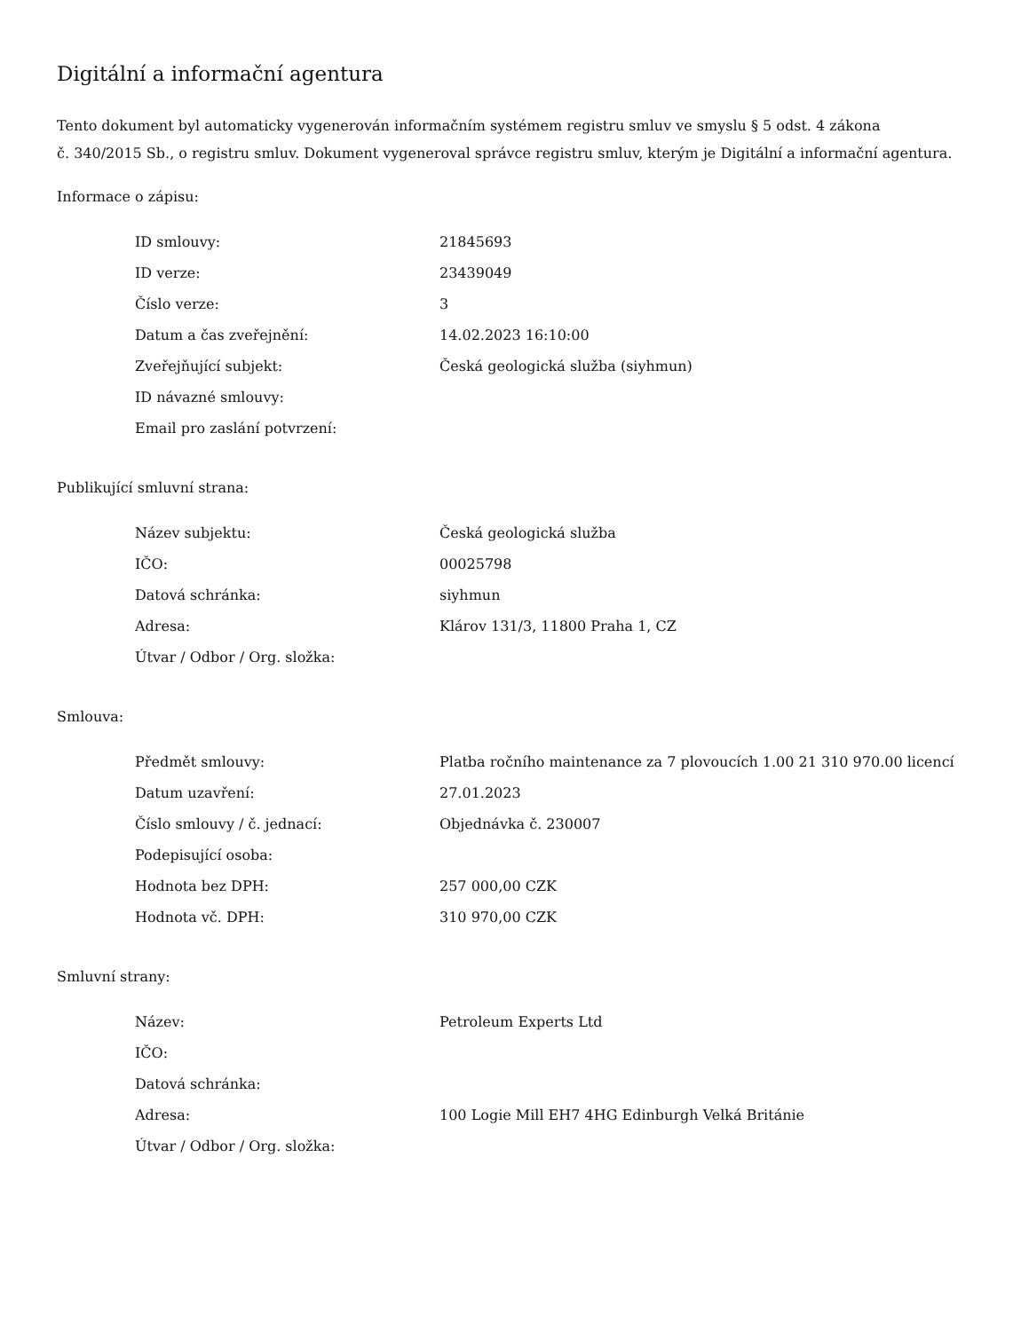Digitální a informační agentura
Tento dokument byl automaticky vygenerován informačním systémem registru smluv ve smyslu § 5 odst. 4 zákona
č. 340/2015 Sb., o registru smluv. Dokument vygeneroval správce registru smluv, kterým je Digitální a informační agentura.
Informace o zápisu:
| ID smlouvy: | 21845693 |
| ID verze: | 23439049 |
| Číslo verze: | 3 |
| Datum a čas zveřejnění: | 14.02.2023 16:10:00 |
| Zveřejňující subjekt: | Česká geologická služba (siyhmun) |
| ID návazné smlouvy: | |
| Email pro zaslání potvrzení: | |
Publikující smluvní strana:
| Název subjektu: | Česká geologická služba |
| IČO: | 00025798 |
| Datová schránka: | siyhmun |
| Adresa: | Klárov 131/3, 11800 Praha 1, CZ |
| Útvar / Odbor / Org. složka: | |
Smlouva:
| Předmět smlouvy: | Platba ročního maintenance za 7 plovoucích 1.00 21 310 970.00 licencí |
| Datum uzavření: | 27.01.2023 |
| Číslo smlouvy / č. jednací: | Objednávka č. 230007 |
| Podepisující osoba: | |
| Hodnota bez DPH: | 257 000,00 CZK |
| Hodnota vč. DPH: | 310 970,00 CZK |
Smluvní strany:
| Název: | Petroleum Experts Ltd |
| IČO: | |
| Datová schránka: | |
| Adresa: | 100 Logie Mill EH7 4HG Edinburgh Velká Británie |
| Útvar / Odbor / Org. složka: | |